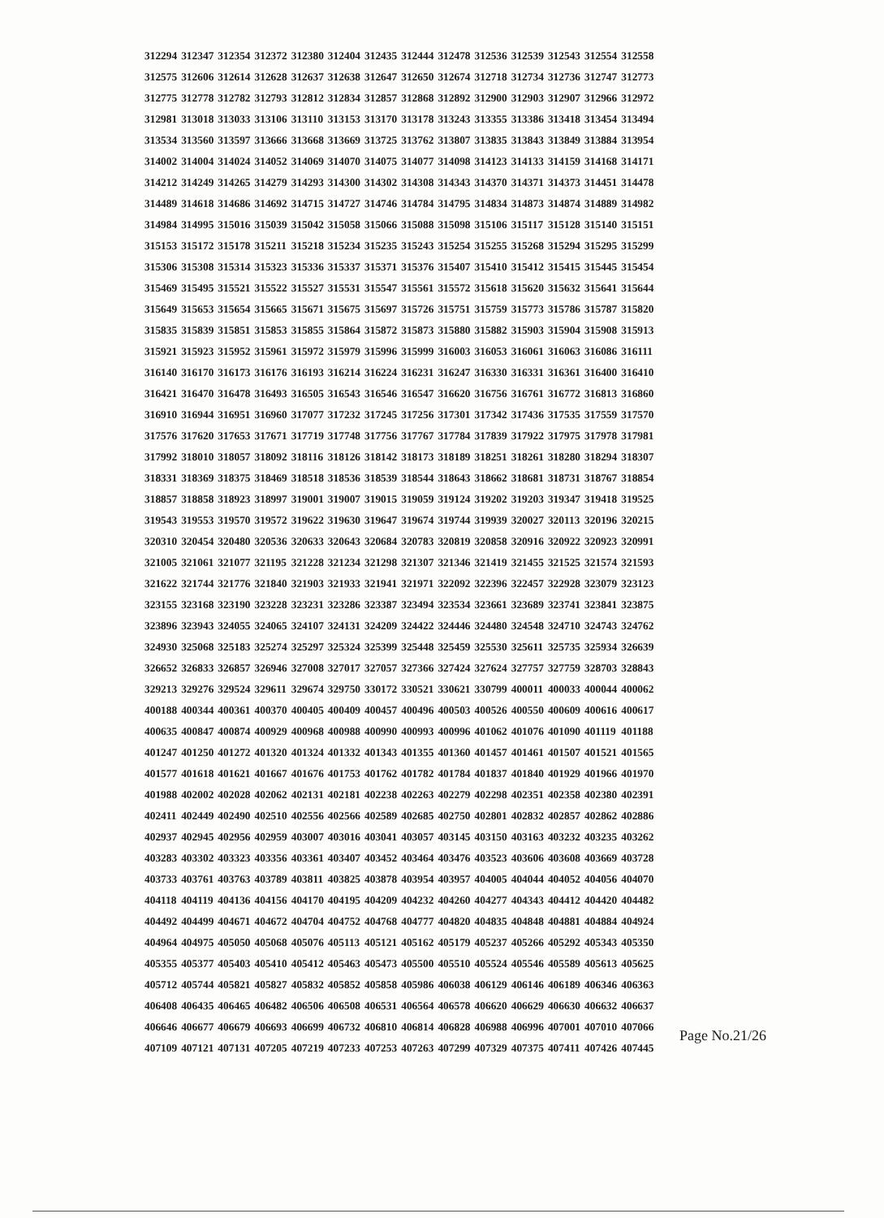| 312294 | 312347 | 312354 | 312372 | 312380 | 312404 | 312435 | 312444 | 312478 | 312536 | 312539 | 312543 | 312554 | 312558 |
| 312575 | 312606 | 312614 | 312628 | 312637 | 312638 | 312647 | 312650 | 312674 | 312718 | 312734 | 312736 | 312747 | 312773 |
| 312775 | 312778 | 312782 | 312793 | 312812 | 312834 | 312857 | 312868 | 312892 | 312900 | 312903 | 312907 | 312966 | 312972 |
| 312981 | 313018 | 313033 | 313106 | 313110 | 313153 | 313170 | 313178 | 313243 | 313355 | 313386 | 313418 | 313454 | 313494 |
| 313534 | 313560 | 313597 | 313666 | 313668 | 313669 | 313725 | 313762 | 313807 | 313835 | 313843 | 313849 | 313884 | 313954 |
| 314002 | 314004 | 314024 | 314052 | 314069 | 314070 | 314075 | 314077 | 314098 | 314123 | 314133 | 314159 | 314168 | 314171 |
| 314212 | 314249 | 314265 | 314279 | 314293 | 314300 | 314302 | 314308 | 314343 | 314370 | 314371 | 314373 | 314451 | 314478 |
| 314489 | 314618 | 314686 | 314692 | 314715 | 314727 | 314746 | 314784 | 314795 | 314834 | 314873 | 314874 | 314889 | 314982 |
| 314984 | 314995 | 315016 | 315039 | 315042 | 315058 | 315066 | 315088 | 315098 | 315106 | 315117 | 315128 | 315140 | 315151 |
| 315153 | 315172 | 315178 | 315211 | 315218 | 315234 | 315235 | 315243 | 315254 | 315255 | 315268 | 315294 | 315295 | 315299 |
| 315306 | 315308 | 315314 | 315323 | 315336 | 315337 | 315371 | 315376 | 315407 | 315410 | 315412 | 315415 | 315445 | 315454 |
| 315469 | 315495 | 315521 | 315522 | 315527 | 315531 | 315547 | 315561 | 315572 | 315618 | 315620 | 315632 | 315641 | 315644 |
| 315649 | 315653 | 315654 | 315665 | 315671 | 315675 | 315697 | 315726 | 315751 | 315759 | 315773 | 315786 | 315787 | 315820 |
| 315835 | 315839 | 315851 | 315853 | 315855 | 315864 | 315872 | 315873 | 315880 | 315882 | 315903 | 315904 | 315908 | 315913 |
| 315921 | 315923 | 315952 | 315961 | 315972 | 315979 | 315996 | 315999 | 316003 | 316053 | 316061 | 316063 | 316086 | 316111 |
| 316140 | 316170 | 316173 | 316176 | 316193 | 316214 | 316224 | 316231 | 316247 | 316330 | 316331 | 316361 | 316400 | 316410 |
| 316421 | 316470 | 316478 | 316493 | 316505 | 316543 | 316546 | 316547 | 316620 | 316756 | 316761 | 316772 | 316813 | 316860 |
| 316910 | 316944 | 316951 | 316960 | 317077 | 317232 | 317245 | 317256 | 317301 | 317342 | 317436 | 317535 | 317559 | 317570 |
| 317576 | 317620 | 317653 | 317671 | 317719 | 317748 | 317756 | 317767 | 317784 | 317839 | 317922 | 317975 | 317978 | 317981 |
| 317992 | 318010 | 318057 | 318092 | 318116 | 318126 | 318142 | 318173 | 318189 | 318251 | 318261 | 318280 | 318294 | 318307 |
| 318331 | 318369 | 318375 | 318469 | 318518 | 318536 | 318539 | 318544 | 318643 | 318662 | 318681 | 318731 | 318767 | 318854 |
| 318857 | 318858 | 318923 | 318997 | 319001 | 319007 | 319015 | 319059 | 319124 | 319202 | 319203 | 319347 | 319418 | 319525 |
| 319543 | 319553 | 319570 | 319572 | 319622 | 319630 | 319647 | 319674 | 319744 | 319939 | 320027 | 320113 | 320196 | 320215 |
| 320310 | 320454 | 320480 | 320536 | 320633 | 320643 | 320684 | 320783 | 320819 | 320858 | 320916 | 320922 | 320923 | 320991 |
| 321005 | 321061 | 321077 | 321195 | 321228 | 321234 | 321298 | 321307 | 321346 | 321419 | 321455 | 321525 | 321574 | 321593 |
| 321622 | 321744 | 321776 | 321840 | 321903 | 321933 | 321941 | 321971 | 322092 | 322396 | 322457 | 322928 | 323079 | 323123 |
| 323155 | 323168 | 323190 | 323228 | 323231 | 323286 | 323387 | 323494 | 323534 | 323661 | 323689 | 323741 | 323841 | 323875 |
| 323896 | 323943 | 324055 | 324065 | 324107 | 324131 | 324209 | 324422 | 324446 | 324480 | 324548 | 324710 | 324743 | 324762 |
| 324930 | 325068 | 325183 | 325274 | 325297 | 325324 | 325399 | 325448 | 325459 | 325530 | 325611 | 325735 | 325934 | 326639 |
| 326652 | 326833 | 326857 | 326946 | 327008 | 327017 | 327057 | 327366 | 327424 | 327624 | 327757 | 327759 | 328703 | 328843 |
| 329213 | 329276 | 329524 | 329611 | 329674 | 329750 | 330172 | 330521 | 330621 | 330799 | 400011 | 400033 | 400044 | 400062 |
| 400188 | 400344 | 400361 | 400370 | 400405 | 400409 | 400457 | 400496 | 400503 | 400526 | 400550 | 400609 | 400616 | 400617 |
| 400635 | 400847 | 400874 | 400929 | 400968 | 400988 | 400990 | 400993 | 400996 | 401062 | 401076 | 401090 | 401119 | 401188 |
| 401247 | 401250 | 401272 | 401320 | 401324 | 401332 | 401343 | 401355 | 401360 | 401457 | 401461 | 401507 | 401521 | 401565 |
| 401577 | 401618 | 401621 | 401667 | 401676 | 401753 | 401762 | 401782 | 401784 | 401837 | 401840 | 401929 | 401966 | 401970 |
| 401988 | 402002 | 402028 | 402062 | 402131 | 402181 | 402238 | 402263 | 402279 | 402298 | 402351 | 402358 | 402380 | 402391 |
| 402411 | 402449 | 402490 | 402510 | 402556 | 402566 | 402589 | 402685 | 402750 | 402801 | 402832 | 402857 | 402862 | 402886 |
| 402937 | 402945 | 402956 | 402959 | 403007 | 403016 | 403041 | 403057 | 403145 | 403150 | 403163 | 403232 | 403235 | 403262 |
| 403283 | 403302 | 403323 | 403356 | 403361 | 403407 | 403452 | 403464 | 403476 | 403523 | 403606 | 403608 | 403669 | 403728 |
| 403733 | 403761 | 403763 | 403789 | 403811 | 403825 | 403878 | 403954 | 403957 | 404005 | 404044 | 404052 | 404056 | 404070 |
| 404118 | 404119 | 404136 | 404156 | 404170 | 404195 | 404209 | 404232 | 404260 | 404277 | 404343 | 404412 | 404420 | 404482 |
| 404492 | 404499 | 404671 | 404672 | 404704 | 404752 | 404768 | 404777 | 404820 | 404835 | 404848 | 404881 | 404884 | 404924 |
| 404964 | 404975 | 405050 | 405068 | 405076 | 405113 | 405121 | 405162 | 405179 | 405237 | 405266 | 405292 | 405343 | 405350 |
| 405355 | 405377 | 405403 | 405410 | 405412 | 405463 | 405473 | 405500 | 405510 | 405524 | 405546 | 405589 | 405613 | 405625 |
| 405712 | 405744 | 405821 | 405827 | 405832 | 405852 | 405858 | 405986 | 406038 | 406129 | 406146 | 406189 | 406346 | 406363 |
| 406408 | 406435 | 406465 | 406482 | 406506 | 406508 | 406531 | 406564 | 406578 | 406620 | 406629 | 406630 | 406632 | 406637 |
| 406646 | 406677 | 406679 | 406693 | 406699 | 406732 | 406810 | 406814 | 406828 | 406988 | 406996 | 407001 | 407010 | 407066 |
| 407109 | 407121 | 407131 | 407205 | 407219 | 407233 | 407253 | 407263 | 407299 | 407329 | 407375 | 407411 | 407426 | 407445 |
Page No.21/26